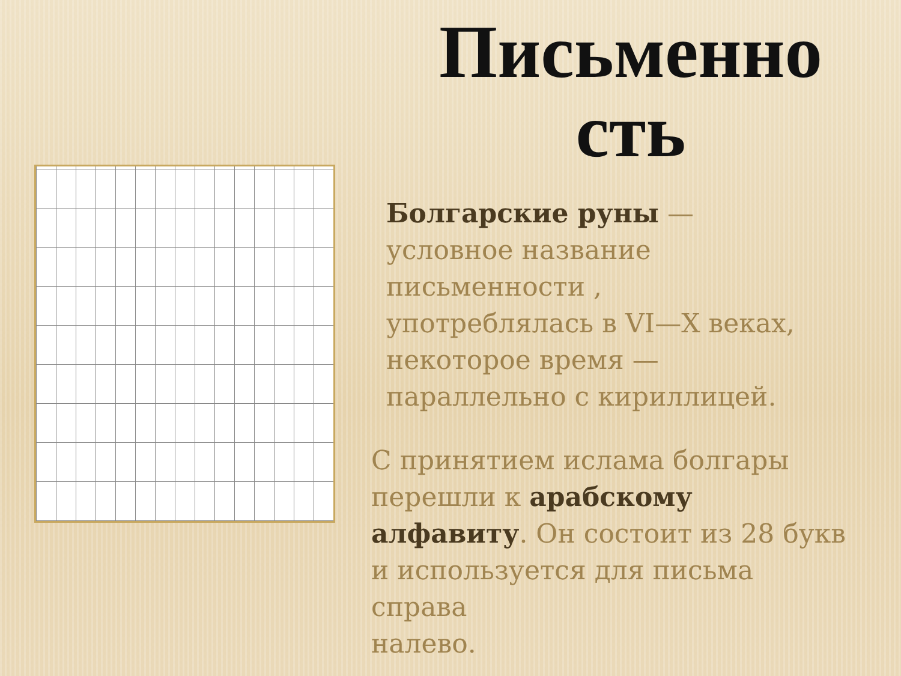Письменно
сть
Болгарские руны —
условное название
письменности ,
употреблялась в VI—X веках,
некоторое время —
параллельно с кириллицей.
С принятием ислама болгары
перешли к арабскому
алфавиту. Он состоит из 28 букв
и используется для письма справа
налево.